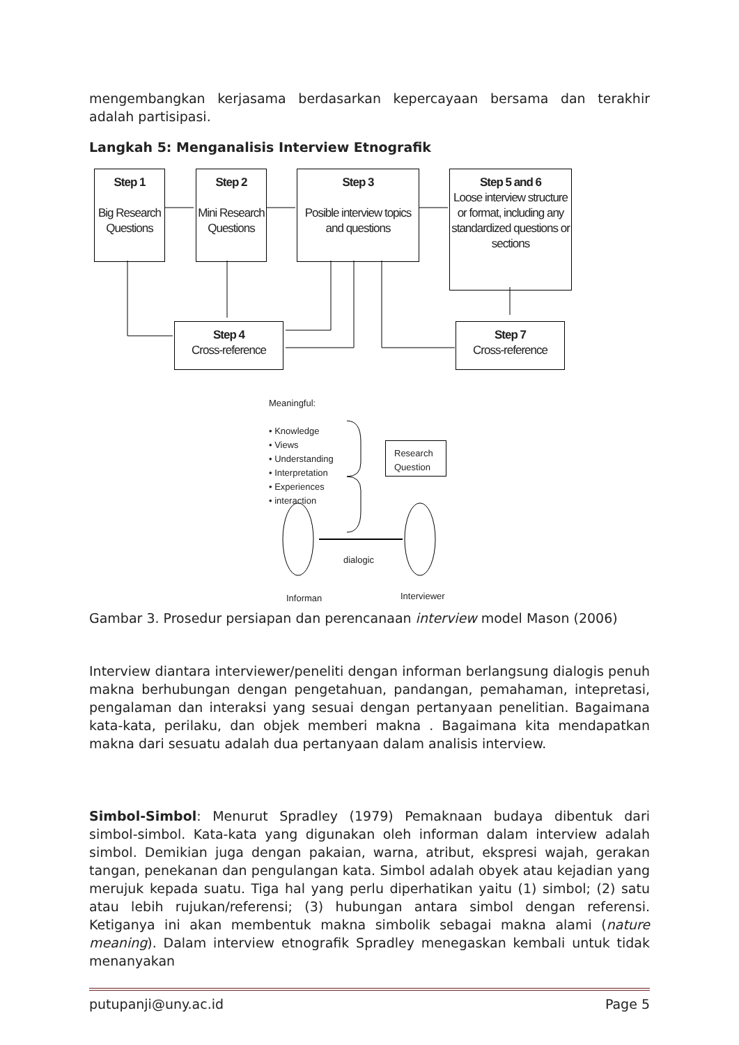mengembangkan kerjasama berdasarkan kepercayaan bersama dan terakhir adalah partisipasi.
Langkah 5: Menganalisis Interview Etnografik
Step 1
Big Research Questions
Step 2
Mini Research Questions
Step 3
Posible interview topics and questions
Step 5 and 6
Loose interview structure or format, including any standardized questions or sections
Step 4
Cross-reference
Step 7
Cross-reference
Meaningful:
• Knowledge
• Views
• Understanding
• Interpretation
• Experiences
• interaction
Research Question
dialogic
Informan Interviewer
Gambar 3. Prosedur persiapan dan perencanaan interview model Mason (2006)
Interview diantara interviewer/peneliti dengan informan berlangsung dialogis penuh makna berhubungan dengan pengetahuan, pandangan, pemahaman, intepretasi, pengalaman dan interaksi yang sesuai dengan pertanyaan penelitian. Bagaimana kata-kata, perilaku, dan objek memberi makna . Bagaimana kita mendapatkan makna dari sesuatu adalah dua pertanyaan dalam analisis interview.
Simbol-Simbol: Menurut Spradley (1979) Pemaknaan budaya dibentuk dari simbol-simbol. Kata-kata yang digunakan oleh informan dalam interview adalah simbol. Demikian juga dengan pakaian, warna, atribut, ekspresi wajah, gerakan tangan, penekanan dan pengulangan kata. Simbol adalah obyek atau kejadian yang merujuk kepada suatu. Tiga hal yang perlu diperhatikan yaitu (1) simbol; (2) satu atau lebih rujukan/referensi; (3) hubungan antara simbol dengan referensi. Ketiganya ini akan membentuk makna simbolik sebagai makna alami (nature meaning). Dalam interview etnografik Spradley menegaskan kembali untuk tidak menanyakan
putupanji@uny.ac.id Page 5